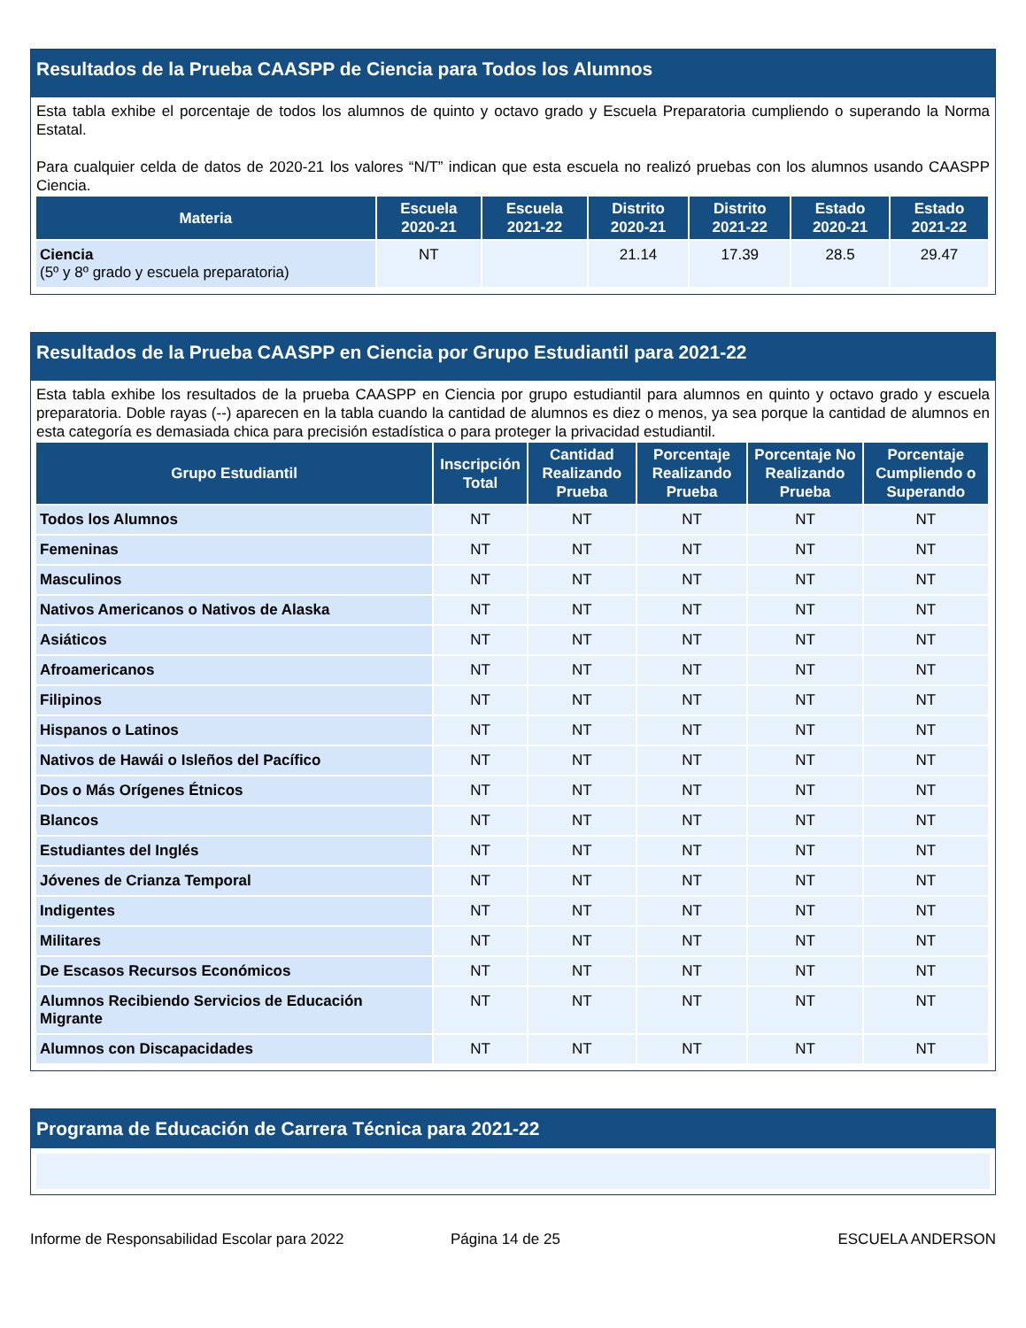Resultados de la Prueba CAASPP de Ciencia para Todos los Alumnos
Esta tabla exhibe el porcentaje de todos los alumnos de quinto y octavo grado y Escuela Preparatoria cumpliendo o superando la Norma Estatal.
Para cualquier celda de datos de 2020-21 los valores “N/T” indican que esta escuela no realizó pruebas con los alumnos usando CAASPP Ciencia.
| Materia | Escuela 2020-21 | Escuela 2021-22 | Distrito 2020-21 | Distrito 2021-22 | Estado 2020-21 | Estado 2021-22 |
| --- | --- | --- | --- | --- | --- | --- |
| Ciencia (5º y 8º grado y escuela preparatoria) | NT | | 21.14 | 17.39 | 28.5 | 29.47 |
Resultados de la Prueba CAASPP en Ciencia por Grupo Estudiantil para 2021-22
Esta tabla exhibe los resultados de la prueba CAASPP en Ciencia por grupo estudiantil para alumnos en quinto y octavo grado y escuela preparatoria. Doble rayas (--) aparecen en la tabla cuando la cantidad de alumnos es diez o menos, ya sea porque la cantidad de alumnos en esta categoría es demasiada chica para precisión estadística o para proteger la privacidad estudiantil.
| Grupo Estudiantil | Inscripción Total | Cantidad Realizando Prueba | Porcentaje Realizando Prueba | Porcentaje No Realizando Prueba | Porcentaje Cumpliendo o Superando |
| --- | --- | --- | --- | --- | --- |
| Todos los Alumnos | NT | NT | NT | NT | NT |
| Femeninas | NT | NT | NT | NT | NT |
| Masculinos | NT | NT | NT | NT | NT |
| Nativos Americanos o Nativos de Alaska | NT | NT | NT | NT | NT |
| Asiáticos | NT | NT | NT | NT | NT |
| Afroamericanos | NT | NT | NT | NT | NT |
| Filipinos | NT | NT | NT | NT | NT |
| Hispanos o Latinos | NT | NT | NT | NT | NT |
| Nativos de Hawái o Isleños del Pacífico | NT | NT | NT | NT | NT |
| Dos o Más Orígenes Étnicos | NT | NT | NT | NT | NT |
| Blancos | NT | NT | NT | NT | NT |
| Estudiantes del Inglés | NT | NT | NT | NT | NT |
| Jóvenes de Crianza Temporal | NT | NT | NT | NT | NT |
| Indigentes | NT | NT | NT | NT | NT |
| Militares | NT | NT | NT | NT | NT |
| De Escasos Recursos Económicos | NT | NT | NT | NT | NT |
| Alumnos Recibiendo Servicios de Educación Migrante | NT | NT | NT | NT | NT |
| Alumnos con Discapacidades | NT | NT | NT | NT | NT |
Programa de Educación de Carrera Técnica para 2021-22
Informe de Responsabilidad Escolar para 2022 Página 14 de 25 ESCUELA ANDERSON